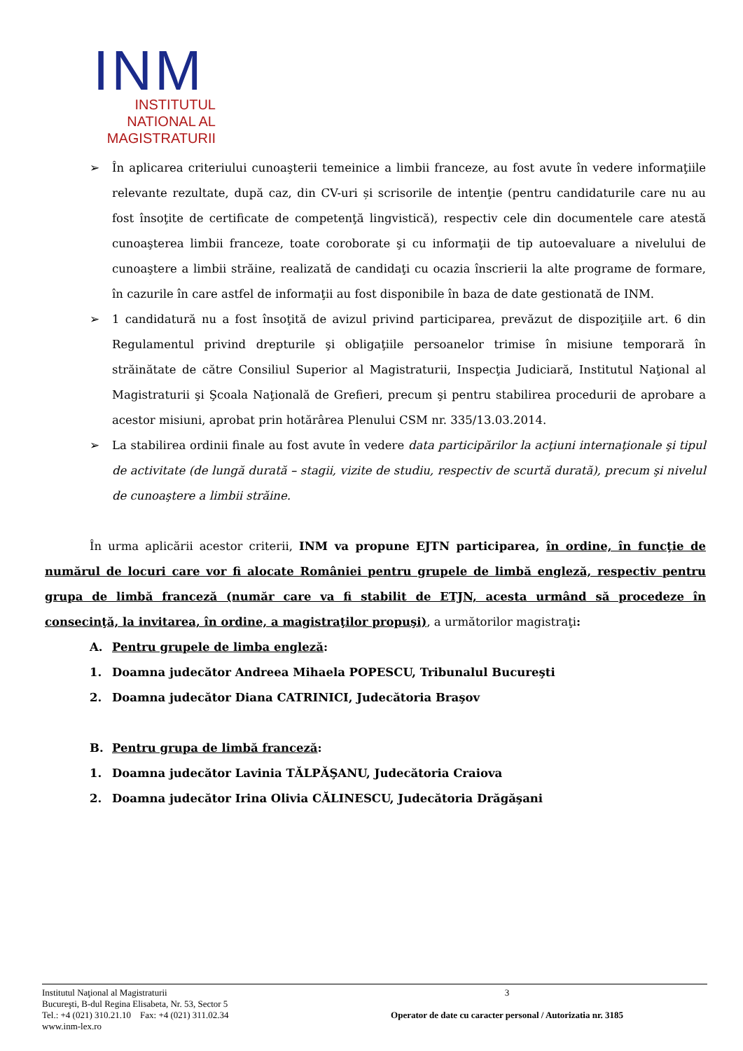INM
INSTITUTUL
NATIONAL AL
MAGISTRATURII
➢ În aplicarea criteriului cunoaşterii temeinice a limbii franceze, au fost avute în vedere informaţiile relevante rezultate, după caz, din CV-uri și scrisorile de intenţie (pentru candidaturile care nu au fost însoţite de certificate de competenţă lingvistică), respectiv cele din documentele care atestă cunoaşterea limbii franceze, toate coroborate şi cu informaţii de tip autoevaluare a nivelului de cunoaştere a limbii străine, realizată de candidaţi cu ocazia înscrierii la alte programe de formare, în cazurile în care astfel de informaţii au fost disponibile în baza de date gestionată de INM.
➢ 1 candidatură nu a fost însoţită de avizul privind participarea, prevăzut de dispoziţiile art. 6 din Regulamentul privind drepturile şi obligaţiile persoanelor trimise în misiune temporară în străinătate de către Consiliul Superior al Magistraturii, Inspecţia Judiciară, Institutul Naţional al Magistraturii şi Şcoala Naţională de Grefieri, precum şi pentru stabilirea procedurii de aprobare a acestor misiuni, aprobat prin hotărârea Plenului CSM nr. 335/13.03.2014.
➢ La stabilirea ordinii finale au fost avute în vedere data participărilor la acţiuni internaţionale şi tipul de activitate (de lungă durată – stagii, vizite de studiu, respectiv de scurtă durată), precum şi nivelul de cunoaştere a limbii străine.
În urma aplicării acestor criterii, INM va propune EJTN participarea, în ordine, în funcţie de numărul de locuri care vor fi alocate României pentru grupele de limbă engleză, respectiv pentru grupa de limbă franceză (număr care va fi stabilit de ETJN, acesta urmând să procedeze în consecinţă, la invitarea, în ordine, a magistraţilor propuşi), a următorilor magistraţi:
A. Pentru grupele de limba engleză:
1. Doamna judecător Andreea Mihaela POPESCU, Tribunalul Bucureşti
2. Doamna judecător Diana CATRINICI, Judecătoria Braşov
B. Pentru grupa de limbă franceză:
1. Doamna judecător Lavinia TĂLPĂŞANU, Judecătoria Craiova
2. Doamna judecător Irina Olivia CĂLINESCU, Judecătoria Drăgăşani
Institutul Naţional al Magistraturii
Bucureşti, B-dul Regina Elisabeta, Nr. 53, Sector 5
Tel.: +4 (021) 310.21.10 Fax: +4 (021) 311.02.34
www.inm-lex.ro
3
Operator de date cu caracter personal / Autorizatia nr. 3185